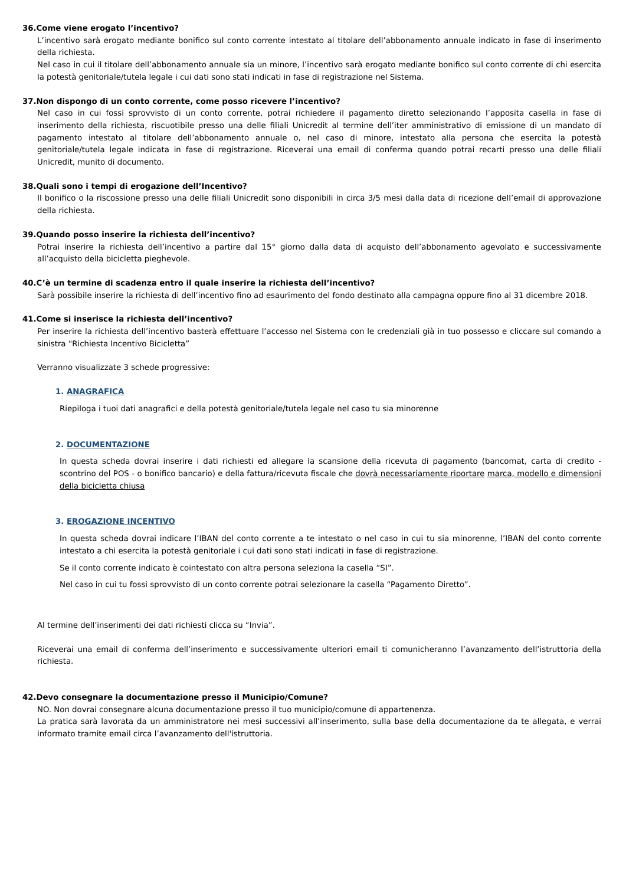36.Come viene erogato l’incentivo?
L’incentivo sarà erogato mediante bonifico sul conto corrente intestato al titolare dell’abbonamento annuale indicato in fase di inserimento della richiesta.
Nel caso in cui il titolare dell’abbonamento annuale sia un minore, l’incentivo sarà erogato mediante bonifico sul conto corrente di chi esercita la potestà genitoriale/tutela legale i cui dati sono stati indicati in fase di registrazione nel Sistema.
37.Non dispongo di un conto corrente, come posso ricevere l’incentivo?
Nel caso in cui fossi sprovvisto di un conto corrente, potrai richiedere il pagamento diretto selezionando l’apposita casella in fase di inserimento della richiesta, riscuotibile presso una delle filiali Unicredit al termine dell’iter amministrativo di emissione di un mandato di pagamento intestato al titolare dell’abbonamento annuale o, nel caso di minore, intestato alla persona che esercita la potestà genitoriale/tutela legale indicata in fase di registrazione. Riceverai una email di conferma quando potrai recarti presso una delle filiali Unicredit, munito di documento.
38.Quali sono i tempi di erogazione dell’Incentivo?
Il bonifico o la riscossione presso una delle filiali Unicredit sono disponibili in circa 3/5 mesi dalla data di ricezione dell’email di approvazione della richiesta.
39.Quando posso inserire la richiesta dell’incentivo?
Potrai inserire la richiesta dell’incentivo a partire dal 15° giorno dalla data di acquisto dell’abbonamento agevolato e successivamente all’acquisto della bicicletta pieghevole.
40.C’è un termine di scadenza entro il quale inserire la richiesta dell’incentivo?
Sarà possibile inserire la richiesta di dell’incentivo fino ad esaurimento del fondo destinato alla campagna oppure fino al 31 dicembre 2018.
41.Come si inserisce la richiesta dell’incentivo?
Per inserire la richiesta dell’incentivo basterà effettuare l’accesso nel Sistema con le credenziali già in tuo possesso e cliccare sul comando a sinistra “Richiesta Incentivo Bicicletta”
Verranno visualizzate 3 schede progressive:
1. ANAGRAFICA
Riepiloga i tuoi dati anagrafici e della potestà genitoriale/tutela legale nel caso tu sia minorenne
2. DOCUMENTAZIONE
In questa scheda dovrai inserire i dati richiesti ed allegare la scansione della ricevuta di pagamento (bancomat, carta di credito - scontrino del POS - o bonifico bancario) e della fattura/ricevuta fiscale che dovrà necessariamente riportare marca, modello e dimensioni della bicicletta chiusa
3. EROGAZIONE INCENTIVO
In questa scheda dovrai indicare l’IBAN del conto corrente a te intestato o nel caso in cui tu sia minorenne, l’IBAN del conto corrente intestato a chi esercita la potestà genitoriale i cui dati sono stati indicati in fase di registrazione.
Se il conto corrente indicato è cointestato con altra persona seleziona la casella “SI”.
Nel caso in cui tu fossi sprovvisto di un conto corrente potrai selezionare la casella “Pagamento Diretto”.
Al termine dell’inserimenti dei dati richiesti clicca su “Invia”.
Riceverai una email di conferma dell’inserimento e successivamente ulteriori email ti comunicheranno l’avanzamento dell’istruttoria della richiesta.
42.Devo consegnare la documentazione presso il Municipio/Comune?
NO. Non dovrai consegnare alcuna documentazione presso il tuo municipio/comune di appartenenza.
La pratica sarà lavorata da un amministratore nei mesi successivi all’inserimento, sulla base della documentazione da te allegata, e verrai informato tramite email circa l’avanzamento dell'istruttoria.